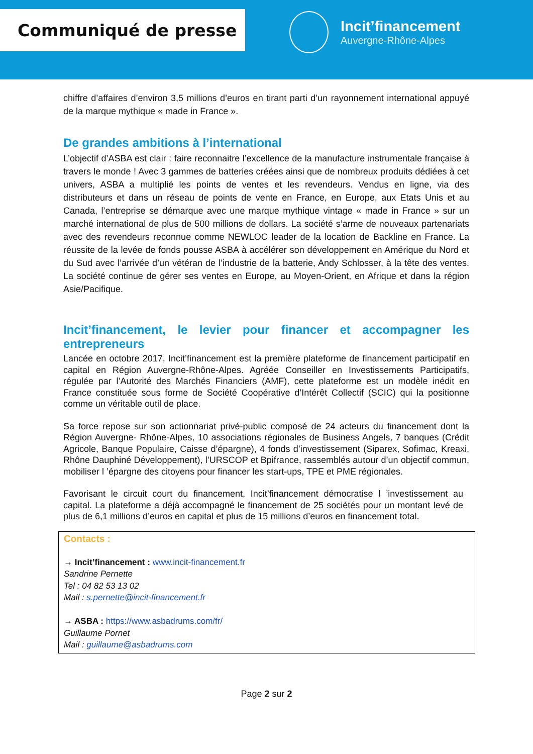Communiqué de presse
Incit’financement
Auvergne-Rhône-Alpes
chiffre d’affaires d’environ 3,5 millions d’euros en tirant parti d’un rayonnement international appuyé de la marque mythique « made in France ».
De grandes ambitions à l’international
L’objectif d’ASBA est clair : faire reconnaitre l’excellence de la manufacture instrumentale française à travers le monde ! Avec 3 gammes de batteries créées ainsi que de nombreux produits dédiées à cet univers, ASBA a multiplié les points de ventes et les revendeurs. Vendus en ligne, via des distributeurs et dans un réseau de points de vente en France, en Europe, aux Etats Unis et au Canada, l’entreprise se démarque avec une marque mythique vintage « made in France » sur un marché international de plus de 500 millions de dollars. La société s’arme de nouveaux partenariats avec des revendeurs reconnue comme NEWLOC leader de la location de Backline en France. La réussite de la levée de fonds pousse ASBA à accélérer son développement en Amérique du Nord et du Sud avec l’arrivée d’un vétéran de l’industrie de la batterie, Andy Schlosser, à la tête des ventes. La société continue de gérer ses ventes en Europe, au Moyen-Orient, en Afrique et dans la région Asie/Pacifique.
Incit’financement, le levier pour financer et accompagner les entrepreneurs
Lancée en octobre 2017, Incit’financement est la première plateforme de financement participatif en capital en Région Auvergne-Rhône-Alpes. Agréée Conseiller en Investissements Participatifs, régulée par l’Autorité des Marchés Financiers (AMF), cette plateforme est un modèle inédit en France constituée sous forme de Société Coopérative d’Intérêt Collectif (SCIC) qui la positionne comme un véritable outil de place.
Sa force repose sur son actionnariat privé-public composé de 24 acteurs du financement dont la Région Auvergne- Rhône-Alpes, 10 associations régionales de Business Angels, 7 banques (Crédit Agricole, Banque Populaire, Caisse d’épargne), 4 fonds d’investissement (Siparex, Sofimac, Kreaxi, Rhône Dauphiné Développement), l’URSCOP et Bpifrance, rassemblés autour d’un objectif commun, mobiliser l ’épargne des citoyens pour financer les start-ups, TPE et PME régionales.
Favorisant le circuit court du financement, Incit’financement démocratise l ’investissement au capital. La plateforme a déjà accompagné le financement de 25 sociétés pour un montant levé de plus de 6,1 millions d’euros en capital et plus de 15 millions d’euros en financement total.
Contacts :
→ Incit’financement : www.incit-financement.fr
Sandrine Pernette
Tel : 04 82 53 13 02
Mail : s.pernette@incit-financement.fr
→ ASBA : https://www.asbadrums.com/fr/
Guillaume Pornet
Mail : guillaume@asbadrums.com
Page 2 sur 2